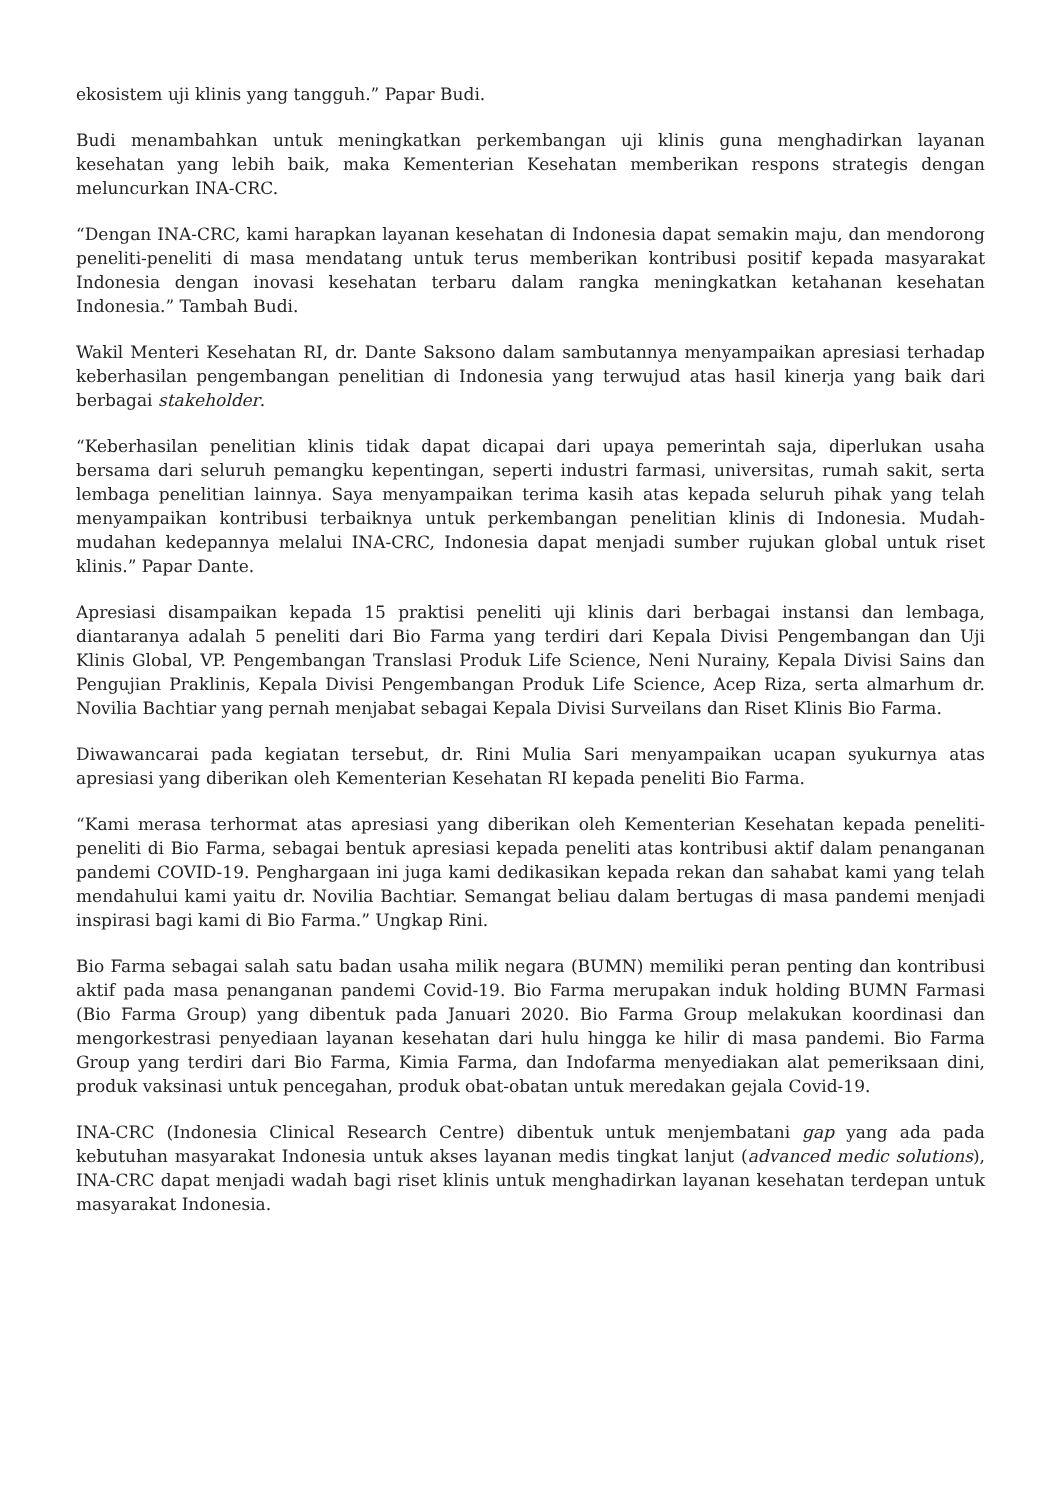ekosistem uji klinis yang tangguh.” Papar Budi.
Budi menambahkan untuk meningkatkan perkembangan uji klinis guna menghadirkan layanan kesehatan yang lebih baik, maka Kementerian Kesehatan memberikan respons strategis dengan meluncurkan INA-CRC.
“Dengan INA-CRC, kami harapkan layanan kesehatan di Indonesia dapat semakin maju, dan mendorong peneliti-peneliti di masa mendatang untuk terus memberikan kontribusi positif kepada masyarakat Indonesia dengan inovasi kesehatan terbaru dalam rangka meningkatkan ketahanan kesehatan Indonesia.” Tambah Budi.
Wakil Menteri Kesehatan RI, dr. Dante Saksono dalam sambutannya menyampaikan apresiasi terhadap keberhasilan pengembangan penelitian di Indonesia yang terwujud atas hasil kinerja yang baik dari berbagai stakeholder.
“Keberhasilan penelitian klinis tidak dapat dicapai dari upaya pemerintah saja, diperlukan usaha bersama dari seluruh pemangku kepentingan, seperti industri farmasi, universitas, rumah sakit, serta lembaga penelitian lainnya. Saya menyampaikan terima kasih atas kepada seluruh pihak yang telah menyampaikan kontribusi terbaiknya untuk perkembangan penelitian klinis di Indonesia. Mudah-mudahan kedepannya melalui INA-CRC, Indonesia dapat menjadi sumber rujukan global untuk riset klinis.” Papar Dante.
Apresiasi disampaikan kepada 15 praktisi peneliti uji klinis dari berbagai instansi dan lembaga, diantaranya adalah 5 peneliti dari Bio Farma yang terdiri dari Kepala Divisi Pengembangan dan Uji Klinis Global, VP. Pengembangan Translasi Produk Life Science, Neni Nurainy, Kepala Divisi Sains dan Pengujian Praklinis, Kepala Divisi Pengembangan Produk Life Science, Acep Riza, serta almarhum dr. Novilia Bachtiar yang pernah menjabat sebagai Kepala Divisi Surveilans dan Riset Klinis Bio Farma.
Diwawancarai pada kegiatan tersebut, dr. Rini Mulia Sari menyampaikan ucapan syukurnya atas apresiasi yang diberikan oleh Kementerian Kesehatan RI kepada peneliti Bio Farma.
“Kami merasa terhormat atas apresiasi yang diberikan oleh Kementerian Kesehatan kepada peneliti-peneliti di Bio Farma, sebagai bentuk apresiasi kepada peneliti atas kontribusi aktif dalam penanganan pandemi COVID-19. Penghargaan ini juga kami dedikasikan kepada rekan dan sahabat kami yang telah mendahului kami yaitu dr. Novilia Bachtiar. Semangat beliau dalam bertugas di masa pandemi menjadi inspirasi bagi kami di Bio Farma.” Ungkap Rini.
Bio Farma sebagai salah satu badan usaha milik negara (BUMN) memiliki peran penting dan kontribusi aktif pada masa penanganan pandemi Covid-19. Bio Farma merupakan induk holding BUMN Farmasi (Bio Farma Group) yang dibentuk pada Januari 2020. Bio Farma Group melakukan koordinasi dan mengorkestrasi penyediaan layanan kesehatan dari hulu hingga ke hilir di masa pandemi. Bio Farma Group yang terdiri dari Bio Farma, Kimia Farma, dan Indofarma menyediakan alat pemeriksaan dini, produk vaksinasi untuk pencegahan, produk obat-obatan untuk meredakan gejala Covid-19.
INA-CRC (Indonesia Clinical Research Centre) dibentuk untuk menjembatani gap yang ada pada kebutuhan masyarakat Indonesia untuk akses layanan medis tingkat lanjut (advanced medic solutions), INA-CRC dapat menjadi wadah bagi riset klinis untuk menghadirkan layanan kesehatan terdepan untuk masyarakat Indonesia.